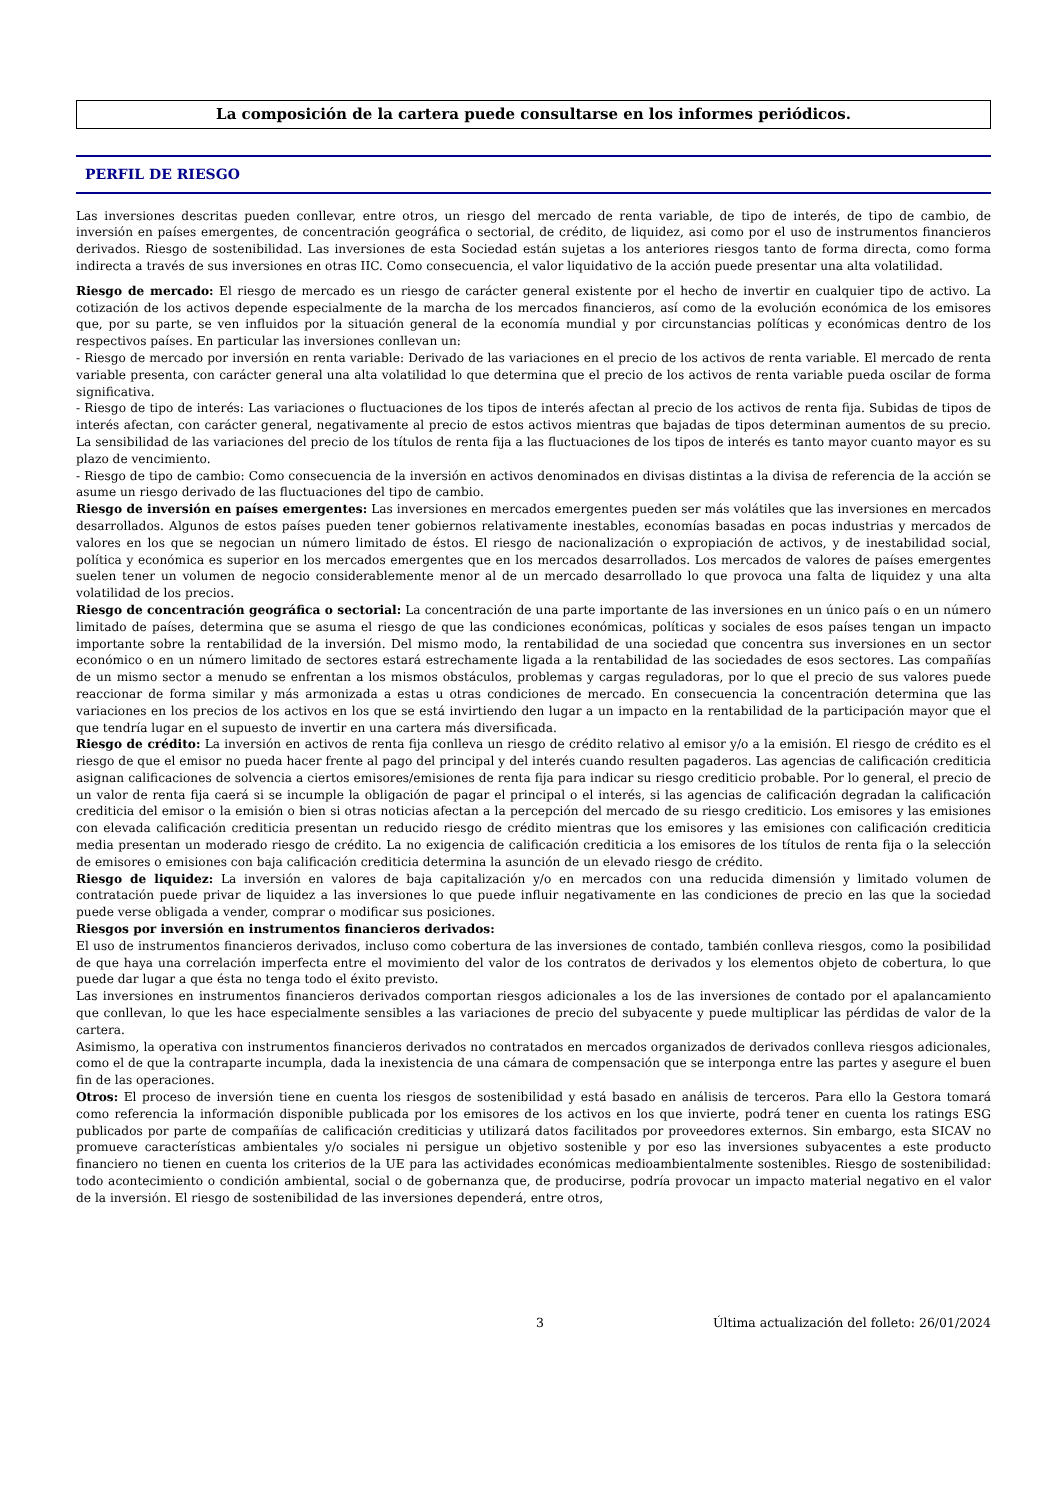La composición de la cartera puede consultarse en los informes periódicos.
PERFIL DE RIESGO
Las inversiones descritas pueden conllevar, entre otros, un riesgo del mercado de renta variable, de tipo de interés, de tipo de cambio, de inversión en países emergentes, de concentración geográfica o sectorial, de crédito, de liquidez, asi como por el uso de instrumentos financieros derivados. Riesgo de sostenibilidad. Las inversiones de esta Sociedad están sujetas a los anteriores riesgos tanto de forma directa, como forma indirecta a través de sus inversiones en otras IIC. Como consecuencia, el valor liquidativo de la acción puede presentar una alta volatilidad.
Riesgo de mercado: El riesgo de mercado es un riesgo de carácter general existente por el hecho de invertir en cualquier tipo de activo. La cotización de los activos depende especialmente de la marcha de los mercados financieros, así como de la evolución económica de los emisores que, por su parte, se ven influidos por la situación general de la economía mundial y por circunstancias políticas y económicas dentro de los respectivos países. En particular las inversiones conllevan un:
- Riesgo de mercado por inversión en renta variable: Derivado de las variaciones en el precio de los activos de renta variable. El mercado de renta variable presenta, con carácter general una alta volatilidad lo que determina que el precio de los activos de renta variable pueda oscilar de forma significativa.
- Riesgo de tipo de interés: Las variaciones o fluctuaciones de los tipos de interés afectan al precio de los activos de renta fija. Subidas de tipos de interés afectan, con carácter general, negativamente al precio de estos activos mientras que bajadas de tipos determinan aumentos de su precio. La sensibilidad de las variaciones del precio de los títulos de renta fija a las fluctuaciones de los tipos de interés es tanto mayor cuanto mayor es su plazo de vencimiento.
- Riesgo de tipo de cambio: Como consecuencia de la inversión en activos denominados en divisas distintas a la divisa de referencia de la acción se asume un riesgo derivado de las fluctuaciones del tipo de cambio.
Riesgo de inversión en países emergentes: Las inversiones en mercados emergentes pueden ser más volátiles que las inversiones en mercados desarrollados. Algunos de estos países pueden tener gobiernos relativamente inestables, economías basadas en pocas industrias y mercados de valores en los que se negocian un número limitado de éstos. El riesgo de nacionalización o expropiación de activos, y de inestabilidad social, política y económica es superior en los mercados emergentes que en los mercados desarrollados. Los mercados de valores de países emergentes suelen tener un volumen de negocio considerablemente menor al de un mercado desarrollado lo que provoca una falta de liquidez y una alta volatilidad de los precios.
Riesgo de concentración geográfica o sectorial: La concentración de una parte importante de las inversiones en un único país o en un número limitado de países, determina que se asuma el riesgo de que las condiciones económicas, políticas y sociales de esos países tengan un impacto importante sobre la rentabilidad de la inversión. Del mismo modo, la rentabilidad de una sociedad que concentra sus inversiones en un sector económico o en un número limitado de sectores estará estrechamente ligada a la rentabilidad de las sociedades de esos sectores. Las compañías de un mismo sector a menudo se enfrentan a los mismos obstáculos, problemas y cargas reguladoras, por lo que el precio de sus valores puede reaccionar de forma similar y más armonizada a estas u otras condiciones de mercado. En consecuencia la concentración determina que las variaciones en los precios de los activos en los que se está invirtiendo den lugar a un impacto en la rentabilidad de la participación mayor que el que tendría lugar en el supuesto de invertir en una cartera más diversificada.
Riesgo de crédito: La inversión en activos de renta fija conlleva un riesgo de crédito relativo al emisor y/o a la emisión. El riesgo de crédito es el riesgo de que el emisor no pueda hacer frente al pago del principal y del interés cuando resulten pagaderos. Las agencias de calificación crediticia asignan calificaciones de solvencia a ciertos emisores/emisiones de renta fija para indicar su riesgo crediticio probable. Por lo general, el precio de un valor de renta fija caerá si se incumple la obligación de pagar el principal o el interés, si las agencias de calificación degradan la calificación crediticia del emisor o la emisión o bien si otras noticias afectan a la percepción del mercado de su riesgo crediticio. Los emisores y las emisiones con elevada calificación crediticia presentan un reducido riesgo de crédito mientras que los emisores y las emisiones con calificación crediticia media presentan un moderado riesgo de crédito. La no exigencia de calificación crediticia a los emisores de los títulos de renta fija o la selección de emisores o emisiones con baja calificación crediticia determina la asunción de un elevado riesgo de crédito.
Riesgo de liquidez: La inversión en valores de baja capitalización y/o en mercados con una reducida dimensión y limitado volumen de contratación puede privar de liquidez a las inversiones lo que puede influir negativamente en las condiciones de precio en las que la sociedad puede verse obligada a vender, comprar o modificar sus posiciones.
Riesgos por inversión en instrumentos financieros derivados:
El uso de instrumentos financieros derivados, incluso como cobertura de las inversiones de contado, también conlleva riesgos, como la posibilidad de que haya una correlación imperfecta entre el movimiento del valor de los contratos de derivados y los elementos objeto de cobertura, lo que puede dar lugar a que ésta no tenga todo el éxito previsto.
Las inversiones en instrumentos financieros derivados comportan riesgos adicionales a los de las inversiones de contado por el apalancamiento que conllevan, lo que les hace especialmente sensibles a las variaciones de precio del subyacente y puede multiplicar las pérdidas de valor de la cartera.
Asimismo, la operativa con instrumentos financieros derivados no contratados en mercados organizados de derivados conlleva riesgos adicionales, como el de que la contraparte incumpla, dada la inexistencia de una cámara de compensación que se interponga entre las partes y asegure el buen fin de las operaciones.
Otros: El proceso de inversión tiene en cuenta los riesgos de sostenibilidad y está basado en análisis de terceros. Para ello la Gestora tomará como referencia la información disponible publicada por los emisores de los activos en los que invierte, podrá tener en cuenta los ratings ESG publicados por parte de compañías de calificación crediticias y utilizará datos facilitados por proveedores externos. Sin embargo, esta SICAV no promueve características ambientales y/o sociales ni persigue un objetivo sostenible y por eso las inversiones subyacentes a este producto financiero no tienen en cuenta los criterios de la UE para las actividades económicas medioambientalmente sostenibles. Riesgo de sostenibilidad: todo acontecimiento o condición ambiental, social o de gobernanza que, de producirse, podría provocar un impacto material negativo en el valor de la inversión. El riesgo de sostenibilidad de las inversiones dependerá, entre otros,
3 Última actualización del folleto: 26/01/2024